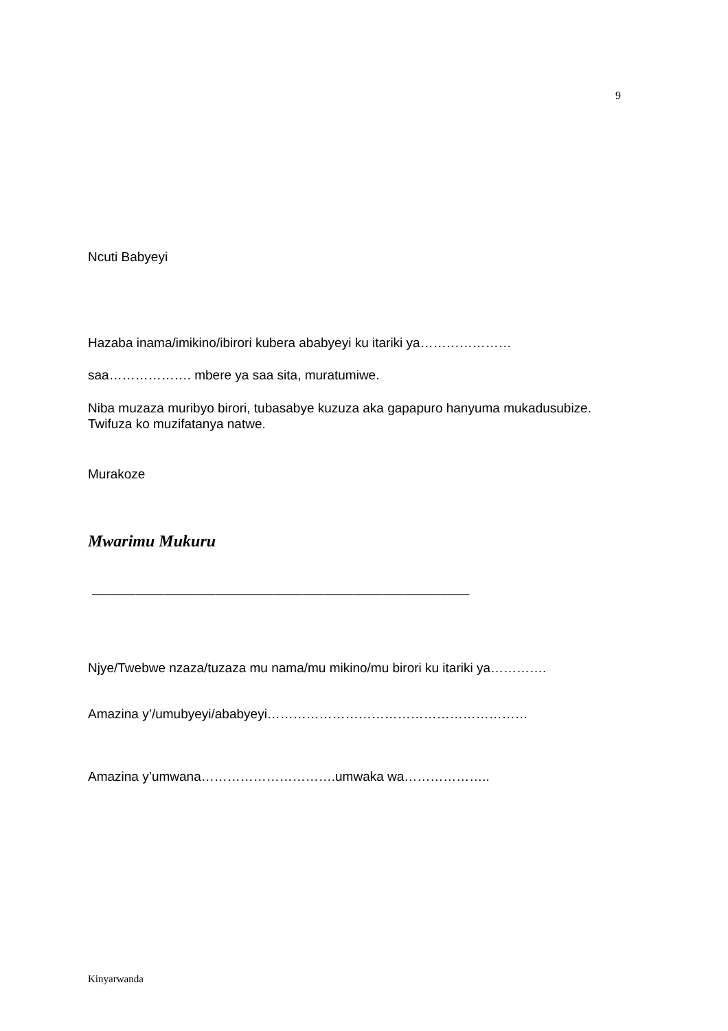9
Ncuti Babyeyi
Hazaba inama/imikino/ibirori kubera ababyeyi ku itariki ya…………………
saa………………. mbere ya saa sita, muratumiwe.
Niba muzaza muribyo birori, tubasabye kuzuza aka gapapuro hanyuma mukadusubize. Twifuza ko muzifatanya natwe.
Murakoze
Mwarimu Mukuru
––––––––––––––––––––––––––––––––––––––––––––––––––––
Njye/Twebwe nzaza/tuzaza mu nama/mu mikino/mu birori ku itariki ya………….
Amazina y’/umubyeyi/ababyeyi……………………………………………………
Amazina y’umwana………………………….umwaka wa………………..
Kinyarwanda